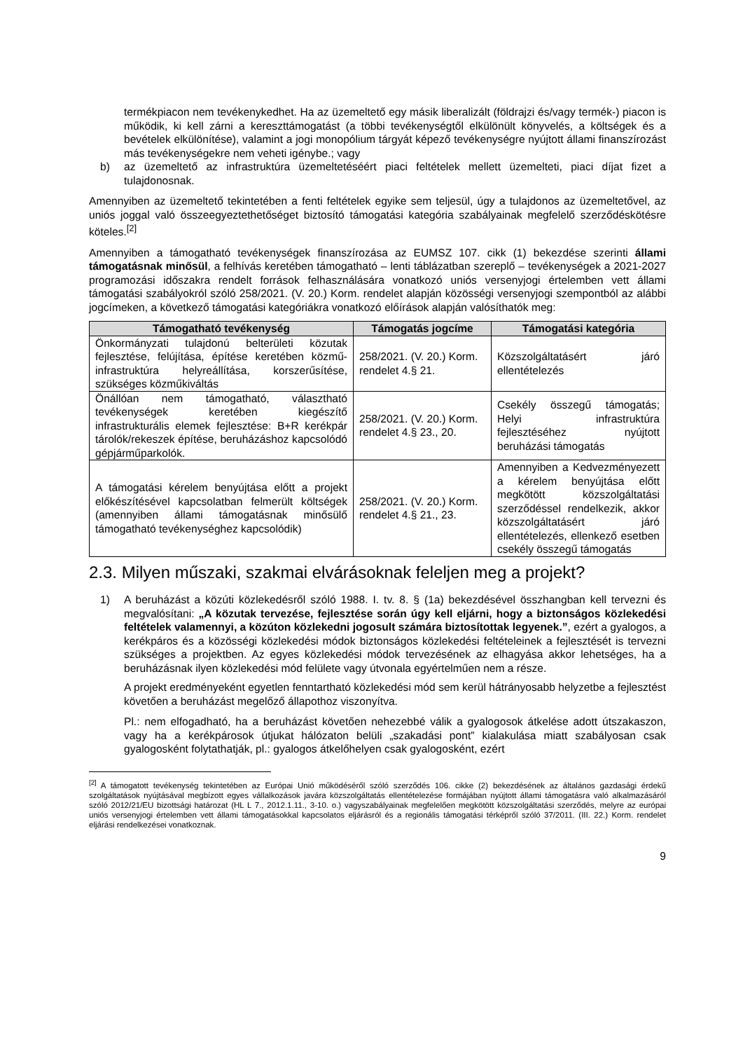termékpiacon nem tevékenykedhet. Ha az üzemeltető egy másik liberalizált (földrajzi és/vagy termék-) piacon is működik, ki kell zárni a kereszttámogatást (a többi tevékenységtől elkülönült könyvelés, a költségek és a bevételek elkülönítése), valamint a jogi monopólium tárgyát képező tevékenységre nyújtott állami finanszírozást más tevékenységekre nem veheti igénybe.; vagy
b) az üzemeltető az infrastruktúra üzemeltetéséért piaci feltételek mellett üzemelteti, piaci díjat fizet a tulajdonosnak.
Amennyiben az üzemeltető tekintetében a fenti feltételek egyike sem teljesül, úgy a tulajdonos az üzemeltetővel, az uniós joggal való összeegyeztethetőséget biztosító támogatási kategória szabályainak megfelelő szerződéskötésre köteles.<sup>[2]</sup>
Amennyiben a támogatható tevékenységek finanszírozása az EUMSZ 107. cikk (1) bekezdése szerinti állami támogatásnak minősül, a felhívás keretében támogatható – lenti táblázatban szereplő – tevékenységek a 2021-2027 programozási időszakra rendelt források felhasználására vonatkozó uniós versenyjogi értelemben vett állami támogatási szabályokról szóló 258/2021. (V. 20.) Korm. rendelet alapján közösségi versenyjogi szempontból az alábbi jogcímeken, a következő támogatási kategóriákra vonatkozó előírások alapján valósíthatók meg:
| Támogatható tevékenység | Támogatás jogcíme | Támogatási kategória |
| --- | --- | --- |
| Önkormányzati tulajdonú belterületi közutak fejlesztése, felújítása, építése keretében közmű-infrastruktúra helyreállítása, korszerűsítése, szükséges közműkiváltás | 258/2021. (V. 20.) Korm. rendelet 4.§ 21. | Közszolgáltatásért járó ellentételezés |
| Önállóan nem támogatható, választható tevékenységek keretében kiegészítő infrastrukturális elemek fejlesztése: B+R kerékpár tárolók/rekeszek építése, beruházáshoz kapcsolódó gépjárműparkolók. | 258/2021. (V. 20.) Korm. rendelet 4.§ 23., 20. | Csekély összegű támogatás; Helyi infrastruktúra fejlesztéséhez nyújtott beruházási támogatás |
| A támogatási kérelem benyújtása előtt a projekt előkészítésével kapcsolatban felmerült költségek (amennyiben állami támogatásnak minősülő támogatható tevékenységhez kapcsolódik) | 258/2021. (V. 20.) Korm. rendelet 4.§ 21., 23. | Amennyiben a Kedvezményezett a kérelem benyújtása előtt megkötött közszolgáltatási szerződéssel rendelkezik, akkor közszolgáltatásért járó ellentételezés, ellenkező esetben csekély összegű támogatás |
2.3. Milyen műszaki, szakmai elvárásoknak feleljen meg a projekt?
1) A beruházást a közúti közlekedésről szóló 1988. I. tv. 8. § (1a) bekezdésével összhangban kell tervezni és megvalósítani: „A közutak tervezése, fejlesztése során úgy kell eljárni, hogy a biztonságos közlekedési feltételek valamennyi, a közúton közlekedni jogosult számára biztosítottak legyenek.”, ezért a gyalogos, a kerékpáros és a közösségi közlekedési módok biztonságos közlekedési feltételeinek a fejlesztését is tervezni szükséges a projektben. Az egyes közlekedési módok tervezésének az elhagyása akkor lehetséges, ha a beruházásnak ilyen közlekedési mód felülete vagy útvonala egyértelműen nem a része.
A projekt eredményeként egyetlen fenntartható közlekedési mód sem kerül hátrányosabb helyzetbe a fejlesztést követően a beruházást megelőző állapothoz viszonyítva.
Pl.: nem elfogadható, ha a beruházást követően nehezebbé válik a gyalogosok átkelése adott útszakaszon, vagy ha a kerékpárosok útjukat hálózaton belüli „szakadási pont” kialakulása miatt szabályosan csak gyalogosként folytathatják, pl.: gyalogos átkelőhelyen csak gyalogosként, ezért
<sup>[2]</sup> A támogatott tevékenység tekintetében az Európai Unió működéséről szóló szerződés 106. cikke (2) bekezdésének az általános gazdasági érdekű szolgáltatások nyújtásával megbízott egyes vállalkozások javára közszolgáltatás ellentételezése formájában nyújtott állami támogatásra való alkalmazásáról szóló 2012/21/EU bizottsági határozat (HL L 7., 2012.1.11., 3-10. o.) vagyszabályainak megfelelően megkötött közszolgáltatási szerződés, melyre az európai uniós versenyjogi értelemben vett állami támogatásokkal kapcsolatos eljárásról és a regionális támogatási térképről szóló 37/2011. (III. 22.) Korm. rendelet eljárási rendelkezései vonatkoznak.
9